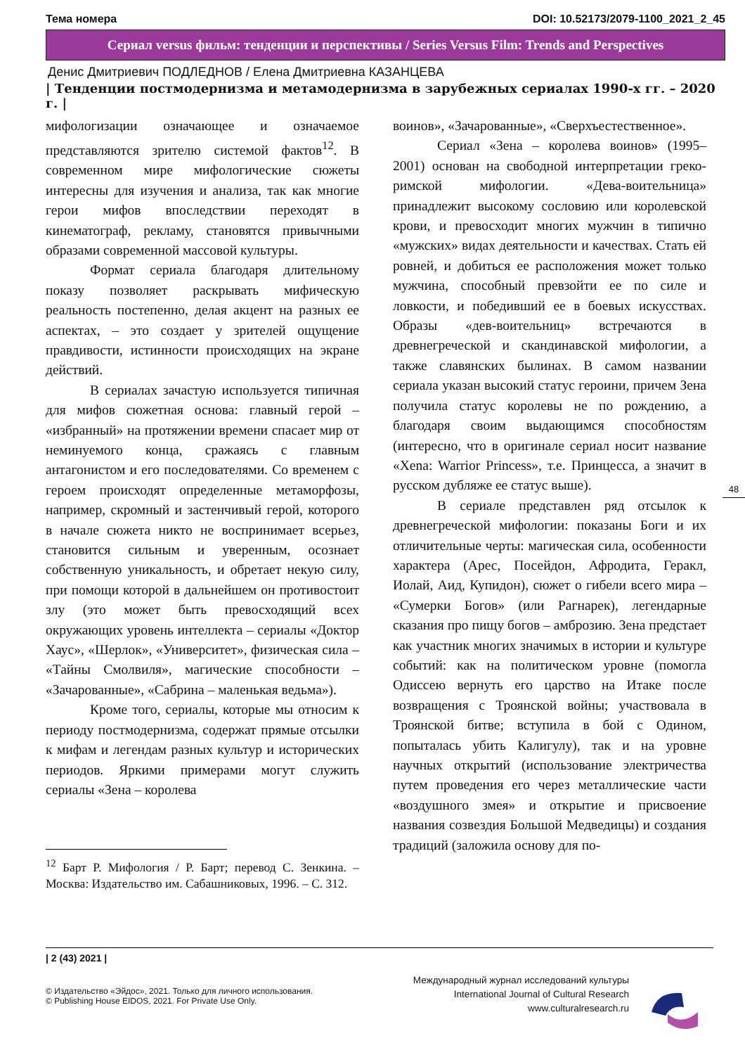Тема номера DOI: 10.52173/2079-1100_2021_2_45
Сериал versus фильм: тенденции и перспективы / Series Versus Film: Trends and Perspectives
Денис Дмитриевич ПОДЛЕДНОВ / Елена Дмитриевна КАЗАНЦЕВА
| Тенденции постмодернизма и метамодернизма в зарубежных сериалах 1990-х гг. – 2020 г. |
мифологизации означающее и означаемое представляются зрителю системой фактов<sup>12</sup>. В современном мире мифологические сюжеты интересны для изучения и анализа, так как многие герои мифов впоследствии переходят в кинематограф, рекламу, становятся привычными образами современной массовой культуры.
Формат сериала благодаря длительному показу позволяет раскрывать мифическую реальность постепенно, делая акцент на разных ее аспектах, – это создает у зрителей ощущение правдивости, истинности происходящих на экране действий.
В сериалах зачастую используется типичная для мифов сюжетная основа: главный герой – «избранный» на протяжении времени спасает мир от неминуемого конца, сражаясь с главным антагонистом и его последователями. Со временем с героем происходят определенные метаморфозы, например, скромный и застенчивый герой, которого в начале сюжета никто не воспринимает всерьез, становится сильным и уверенным, осознает собственную уникальность, и обретает некую силу, при помощи которой в дальнейшем он противостоит злу (это может быть превосходящий всех окружающих уровень интеллекта – сериалы «Доктор Хаус», «Шерлок», «Университет», физическая сила – «Тайны Смолвиля», магические способности – «Зачарованные», «Сабрина – маленькая ведьма»).
Кроме того, сериалы, которые мы относим к периоду постмодернизма, содержат прямые отсылки к мифам и легендам разных культур и исторических периодов. Яркими примерами могут служить сериалы «Зена – королева
<sup>12</sup> Барт Р. Мифология / Р. Барт; перевод С. Зенкина. – Москва: Издательство им. Сабашниковых, 1996. – С. 312.
воинов», «Зачарованные», «Сверхъестественное».
Сериал «Зена – королева воинов» (1995–2001) основан на свободной интерпретации греко-римской мифологии. «Дева-воительница» принадлежит высокому сословию или королевской крови, и превосходит многих мужчин в типично «мужских» видах деятельности и качествах. Стать ей ровней, и добиться ее расположения может только мужчина, способный превзойти ее по силе и ловкости, и победивший ее в боевых искусствах. Образы «дев-воительниц» встречаются в древнегреческой и скандинавской мифологии, а также славянских былинах. В самом названии сериала указан высокий статус героини, причем Зена получила статус королевы не по рождению, а благодаря своим выдающимся способностям (интересно, что в оригинале сериал носит название «Xena: Warrior Princess», т.е. Принцесса, а значит в русском дубляже ее статус выше).
В сериале представлен ряд отсылок к древнегреческой мифологии: показаны Боги и их отличительные черты: магическая сила, особенности характера (Арес, Посейдон, Афродита, Геракл, Иолай, Аид, Купидон), сюжет о гибели всего мира – «Сумерки Богов» (или Рагнарек), легендарные сказания про пищу богов – амброзию. Зена предстает как участник многих значимых в истории и культуре событий: как на политическом уровне (помогла Одиссею вернуть его царство на Итаке после возвращения с Троянской войны; участвовала в Троянской битве; вступила в бой с Одином, попыталась убить Калигулу), так и на уровне научных открытий (использование электричества путем проведения его через металлические части «воздушного змея» и открытие и присвоение названия созвездия Большой Медведицы) и создания традиций (заложила основу для по-
48
| 2 (43) 2021 |
© Издательство «Эйдос», 2021. Только для личного использования.
© Publishing House EIDOS, 2021. For Private Use Only.
Международный журнал исследований культуры
International Journal of Cultural Research
www.culturalresearch.ru